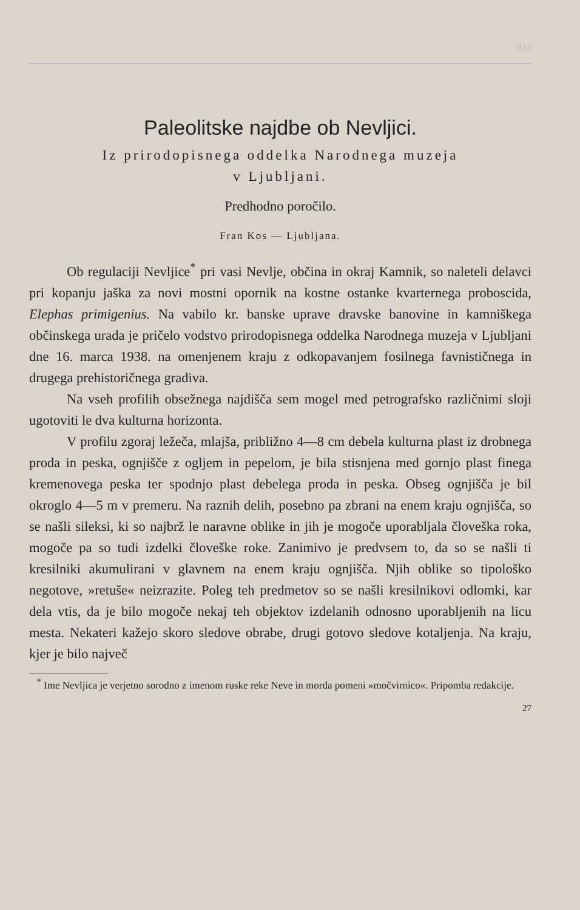813
Paleolitske najdbe ob Nevljici.
Iz prirodopisnega oddelka Narodnega muzeja
v Ljubljani.
Predhodno poročilo.
Fran Kos — Ljubljana.
Ob regulaciji Nevljice<sup>*</sup> pri vasi Nevlje, občina in okraj Kamnik, so naleteli delavci pri kopanju jaška za novi mostni opornik na kostne ostanke kvarternega proboscida, Elephas primigenius. Na vabilo kr. banske uprave dravske banovine in kamniškega občinskega urada je pričelo vodstvo prirodopisnega oddelka Narodnega muzeja v Ljubljani dne 16. marca 1938. na omenjenem kraju z odkopavanjem fosilnega favnističnega in drugega prehistoričnega gradiva.
Na vseh profilih obsežnega najdišča sem mogel med petrografsko različnimi sloji ugotoviti le dva kulturna horizonta.
V profilu zgoraj ležeča, mlajša, približno 4—8 cm debela kulturna plast iz drobnega proda in peska, ognjišče z ogljem in pepelom, je bila stisnjena med gornjo plast finega kremenovega peska ter spodnjo plast debelega proda in peska. Obseg ognjišča je bil okroglo 4—5 m v premeru. Na raznih delih, posebno pa zbrani na enem kraju ognjišča, so se našli sileksi, ki so najbrž le naravne oblike in jih je mogoče uporabljala človeška roka, mogoče pa so tudi izdelki človeške roke. Zanimivo je predvsem to, da so se našli ti kresilniki akumulirani v glavnem na enem kraju ognjišča. Njih oblike so tipološko negotove, »retuše« neizrazite. Poleg teh predmetov so se našli kresilnikovi odlomki, kar dela vtis, da je bilo mogoče nekaj teh objektov izdelanih odnosno uporabljenih na licu mesta. Nekateri kažejo skoro sledove obrabe, drugi gotovo sledove kotaljenja. Na kraju, kjer je bilo največ
<sup>*</sup> Ime Nevljica je verjetno sorodno z imenom ruske reke Neve in morda pomeni »močvirnico«. Pripomba redakcije.
27